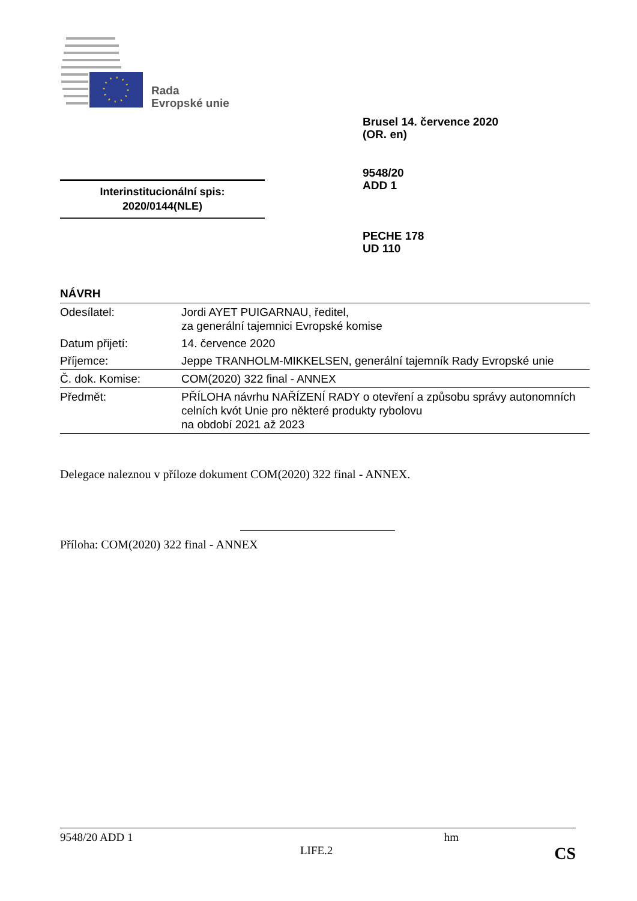Rada
Evropské unie
Brusel 14. července 2020
(OR. en)
9548/20
ADD 1
PECHE 178
UD 110
Interinstitucionální spis:
2020/0144(NLE)
NÁVRH
| Odesílatel: | Jordi AYET PUIGARNAU, ředitel, za generální tajemnici Evropské komise |
| Datum přijetí: | 14. července 2020 |
| Příjemce: | Jeppe TRANHOLM-MIKKELSEN, generální tajemník Rady Evropské unie |
| Č. dok. Komise: | COM(2020) 322 final - ANNEX |
| Předmět: | PŘÍLOHA návrhu NAŘÍZENÍ RADY o otevření a způsobu správy autonomních celních kvót Unie pro některé produkty rybolovu na období 2021 až 2023 |
Delegace naleznou v příloze dokument COM(2020) 322 final - ANNEX.
Příloha: COM(2020) 322 final - ANNEX
9548/20 ADD 1 hm
LIFE.2 CS